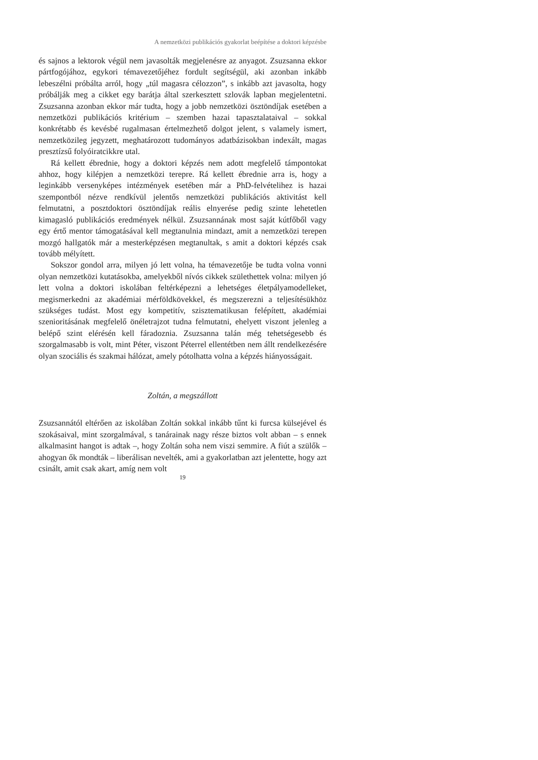A nemzetközi publikációs gyakorlat beépítése a doktori képzésbe
és sajnos a lektorok végül nem javasolták megjelenésre az anyagot. Zsuzsanna ekkor pártfogójához, egykori témavezetőjéhez fordult segítségül, aki azonban inkább lebeszélni próbálta arról, hogy „túl magasra célozzon”, s inkább azt javasolta, hogy próbálják meg a cikket egy barátja által szerkesztett szlovák lapban megjelentetni. Zsuzsanna azonban ekkor már tudta, hogy a jobb nemzetközi ösztöndíjak esetében a nemzetközi publikációs kritérium – szemben hazai tapasztalataival – sokkal konkrétabb és kevésbé rugalmasan értelmezhető dolgot jelent, s valamely ismert, nemzetközileg jegyzett, meghatározott tudományos adatbázisokban indexált, magas presztízsű folyóiratcikkre utal.
Rá kellett ébrednie, hogy a doktori képzés nem adott megfelelő támpontokat ahhoz, hogy kilépjen a nemzetközi terepre. Rá kellett ébrednie arra is, hogy a leginkább versenyképes intézmények esetében már a PhD-felvételihez is hazai szempontból nézve rendkívül jelentős nemzetközi publikációs aktivitást kell felmutatni, a posztdoktori ösztöndíjak reális elnyerése pedig szinte lehetetlen kimagasló publikációs eredmények nélkül. Zsuzsannának most saját kútfőből vagy egy értő mentor támogatásával kell megtanulnia mindazt, amit a nemzetközi terepen mozgó hallgatók már a mesterképzésen megtanultak, s amit a doktori képzés csak tovább mélyített.
Sokszor gondol arra, milyen jó lett volna, ha témavezetője be tudta volna vonni olyan nemzetközi kutatásokba, amelyekből nívós cikkek születhettek volna: milyen jó lett volna a doktori iskolában feltérképezni a lehetséges életpályamodelleket, megismerkedni az akadémiai mérföldkövekkel, és megszerezni a teljesítésükhöz szükséges tudást. Most egy kompetitív, szisztematikusan felépített, akadémiai szenioritásának megfelelő önéletrajzot tudna felmutatni, ehelyett viszont jelenleg a belépő szint elérésén kell fáradoznia. Zsuzsanna talán még tehetségesebb és szorgalmasabb is volt, mint Péter, viszont Péterrel ellentétben nem állt rendelkezésére olyan szociális és szakmai hálózat, amely pótolhatta volna a képzés hiányosságait.
Zoltán, a megszállott
Zsuzsannától eltérően az iskolában Zoltán sokkal inkább tűnt ki furcsa külsejével és szokásaival, mint szorgalmával, s tanárainak nagy része biztos volt abban – s ennek alkalmasint hangot is adtak –, hogy Zoltán soha nem viszi semmire. A fiút a szülők – ahogyan ők mondták – liberálisan nevelték, ami a gyakorlatban azt jelentette, hogy azt csinált, amit csak akart, amíg nem volt
19